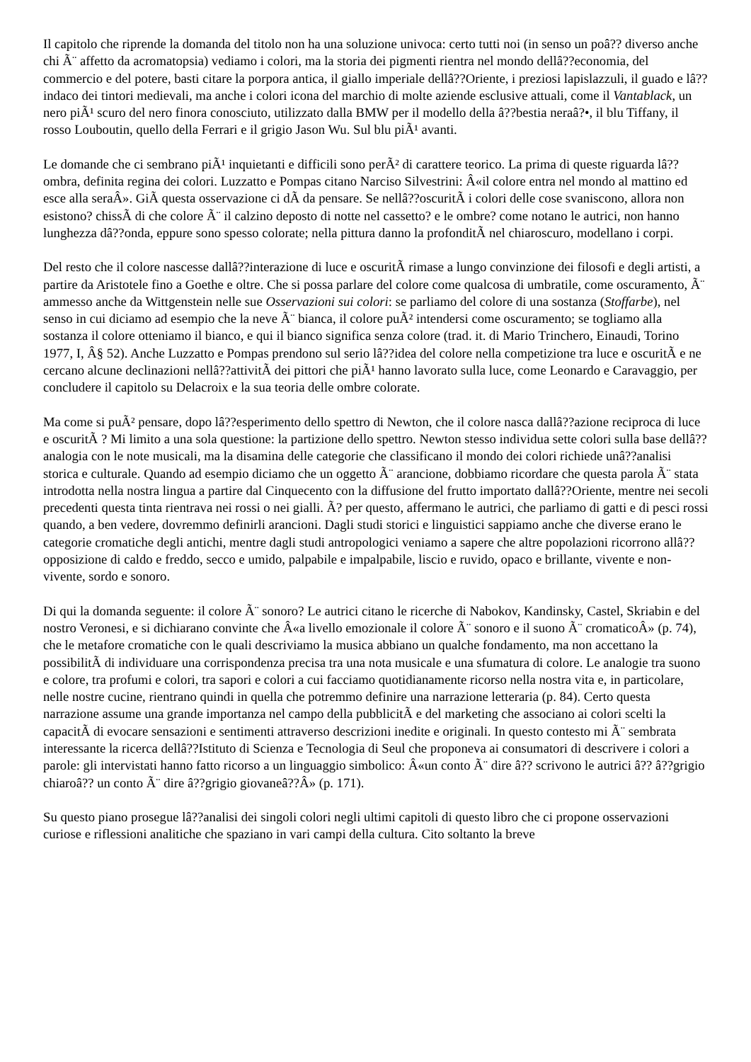Il capitolo che riprende la domanda del titolo non ha una soluzione univoca: certo tutti noi (in senso un poâ?? diverso anche chi Ã¨ affetto da acromatopsia) vediamo i colori, ma la storia dei pigmenti rientra nel mondo dellâ??economia, del commercio e del potere, basti citare la porpora antica, il giallo imperiale dellâ??Oriente, i preziosi lapislazzuli, il guado e lâ??indaco dei tintori medievali, ma anche i colori icona del marchio di molte aziende esclusive attuali, come il Vantablack, un nero piÃ¹ scuro del nero finora conosciuto, utilizzato dalla BMW per il modello della â??bestia neraâ?•, il blu Tiffany, il rosso Louboutin, quello della Ferrari e il grigio Jason Wu. Sul blu piÃ¹ avanti.
Le domande che ci sembrano piÃ¹ inquietanti e difficili sono perÃ² di carattere teorico. La prima di queste riguarda lâ??ombra, definita regina dei colori. Luzzatto e Pompas citano Narciso Silvestrini: Â«il colore entra nel mondo al mattino ed esce alla seraÂ». GiÃ questa osservazione ci dÃ da pensare. Se nellâ??oscuritÃ i colori delle cose svaniscono, allora non esistono? chissÃ di che colore Ã¨ il calzino deposto di notte nel cassetto? e le ombre? come notano le autrici, non hanno lunghezza dâ??onda, eppure sono spesso colorate; nella pittura danno la profonditÃ nel chiaroscuro, modellano i corpi.
Del resto che il colore nascesse dallâ??interazione di luce e oscuritÃ rimase a lungo convinzione dei filosofi e degli artisti, a partire da Aristotele fino a Goethe e oltre. Che si possa parlare del colore come qualcosa di umbratile, come oscuramento, Ã¨ ammesso anche da Wittgenstein nelle sue Osservazioni sui colori: se parliamo del colore di una sostanza (Stoffarbe), nel senso in cui diciamo ad esempio che la neve Ã¨ bianca, il colore puÃ² intendersi come oscuramento; se togliamo alla sostanza il colore otteniamo il bianco, e qui il bianco significa senza colore (trad. it. di Mario Trinchero, Einaudi, Torino 1977, I, Â§ 52). Anche Luzzatto e Pompas prendono sul serio lâ??idea del colore nella competizione tra luce e oscuritÃ e ne cercano alcune declinazioni nellâ??attivitÃ dei pittori che piÃ¹ hanno lavorato sulla luce, come Leonardo e Caravaggio, per concludere il capitolo su Delacroix e la sua teoria delle ombre colorate.
Ma come si puÃ² pensare, dopo lâ??esperimento dello spettro di Newton, che il colore nasca dallâ??azione reciproca di luce e oscuritÃ ? Mi limito a una sola questione: la partizione dello spettro. Newton stesso individua sette colori sulla base dellâ??analogia con le note musicali, ma la disamina delle categorie che classificano il mondo dei colori richiede unâ??analisi storica e culturale. Quando ad esempio diciamo che un oggetto Ã¨ arancione, dobbiamo ricordare che questa parola Ã¨ stata introdotta nella nostra lingua a partire dal Cinquecento con la diffusione del frutto importato dallâ??Oriente, mentre nei secoli precedenti questa tinta rientrava nei rossi o nei gialli. Ã? per questo, affermano le autrici, che parliamo di gatti e di pesci rossi quando, a ben vedere, dovremmo definirli arancioni. Dagli studi storici e linguistici sappiamo anche che diverse erano le categorie cromatiche degli antichi, mentre dagli studi antropologici veniamo a sapere che altre popolazioni ricorrono allâ??opposizione di caldo e freddo, secco e umido, palpabile e impalpabile, liscio e ruvido, opaco e brillante, vivente e non-vivente, sordo e sonoro.
Di qui la domanda seguente: il colore Ã¨ sonoro? Le autrici citano le ricerche di Nabokov, Kandinsky, Castel, Skriabin e del nostro Veronesi, e si dichiarano convinte che Â«a livello emozionale il colore Ã¨ sonoro e il suono Ã¨ cromaticoÂ» (p. 74), che le metafore cromatiche con le quali descriviamo la musica abbiano un qualche fondamento, ma non accettano la possibilitÃ di individuare una corrispondenza precisa tra una nota musicale e una sfumatura di colore. Le analogie tra suono e colore, tra profumi e colori, tra sapori e colori a cui facciamo quotidianamente ricorso nella nostra vita e, in particolare, nelle nostre cucine, rientrano quindi in quella che potremmo definire una narrazione letteraria (p. 84). Certo questa narrazione assume una grande importanza nel campo della pubblicitÃ e del marketing che associano ai colori scelti la capacitÃ di evocare sensazioni e sentimenti attraverso descrizioni inedite e originali. In questo contesto mi Ã¨ sembrata interessante la ricerca dellâ??Istituto di Scienza e Tecnologia di Seul che proponeva ai consumatori di descrivere i colori a parole: gli intervistati hanno fatto ricorso a un linguaggio simbolico: Â«un conto Ã¨ dire â?? scrivono le autrici â?? â??grigio chiaroâ?? un conto Ã¨ dire â??grigio giovaneâ??Â» (p. 171).
Su questo piano prosegue lâ??analisi dei singoli colori negli ultimi capitoli di questo libro che ci propone osservazioni curiose e riflessioni analitiche che spaziano in vari campi della cultura. Cito soltanto la breve